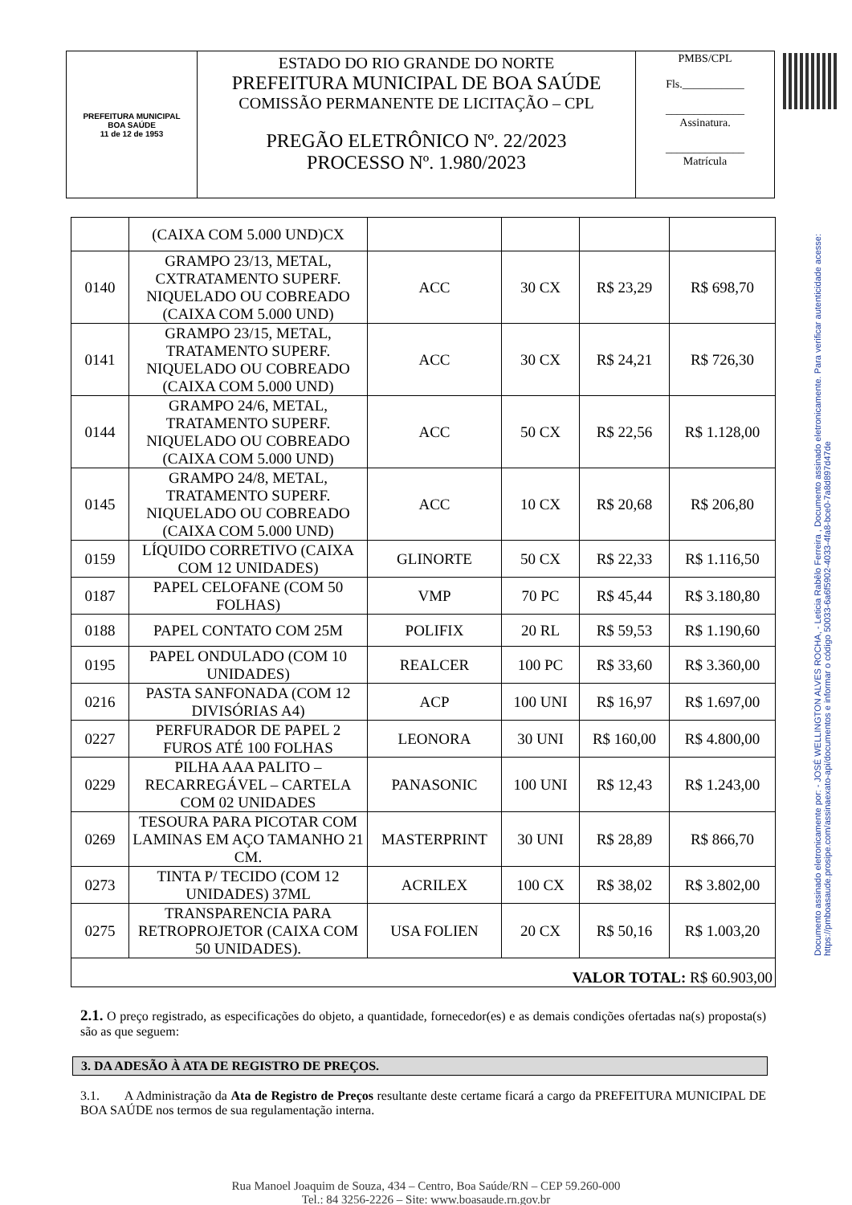| PREFEITURA MUNICIPAL BOA SAÚDE 11 de 12 de 1953 | ESTADO DO RIO GRANDE DO NORTE PREFEITURA MUNICIPAL DE BOA SAÚDE COMISSÃO PERMANENTE DE LICITAÇÃO – CPL PREGÃO ELETRÔNICO Nº. 22/2023 PROCESSO Nº. 1.980/2023 | PMBS/CPL Fls.___________ ______________ Assinatura. ______________ Matrícula |
Documento assinado eletronicamente por: - JOSÉ WELLINGTON ALVES ROCHA, - Leticia Rabêlo Ferreira , Documento assinado eletronicamente. Para verificar autenticidade acesse: https://pmboasaude.prosipe.com/assinaexato-api/documentos e informar o código 50033-6a6f5902-4033-4fa8-bce0-7a8d897d47de
| | (CAIXA COM 5.000 UND)CX | | | | |
| 0140 | GRAMPO 23/13, METAL, CXTRATAMENTO SUPERF. NIQUELADO OU COBREADO (CAIXA COM 5.000 UND) | ACC | 30 CX | R$ 23,29 | R$ 698,70 |
| 0141 | GRAMPO 23/15, METAL, TRATAMENTO SUPERF. NIQUELADO OU COBREADO (CAIXA COM 5.000 UND) | ACC | 30 CX | R$ 24,21 | R$ 726,30 |
| 0144 | GRAMPO 24/6, METAL, TRATAMENTO SUPERF. NIQUELADO OU COBREADO (CAIXA COM 5.000 UND) | ACC | 50 CX | R$ 22,56 | R$ 1.128,00 |
| 0145 | GRAMPO 24/8, METAL, TRATAMENTO SUPERF. NIQUELADO OU COBREADO (CAIXA COM 5.000 UND) | ACC | 10 CX | R$ 20,68 | R$ 206,80 |
| 0159 | LÍQUIDO CORRETIVO (CAIXA COM 12 UNIDADES) | GLINORTE | 50 CX | R$ 22,33 | R$ 1.116,50 |
| 0187 | PAPEL CELOFANE (COM 50 FOLHAS) | VMP | 70 PC | R$ 45,44 | R$ 3.180,80 |
| 0188 | PAPEL CONTATO COM 25M | POLIFIX | 20 RL | R$ 59,53 | R$ 1.190,60 |
| 0195 | PAPEL ONDULADO (COM 10 UNIDADES) | REALCER | 100 PC | R$ 33,60 | R$ 3.360,00 |
| 0216 | PASTA SANFONADA (COM 12 DIVISÓRIAS A4) | ACP | 100 UNI | R$ 16,97 | R$ 1.697,00 |
| 0227 | PERFURADOR DE PAPEL 2 FUROS ATÉ 100 FOLHAS | LEONORA | 30 UNI | R$ 160,00 | R$ 4.800,00 |
| 0229 | PILHA AAA PALITO – RECARREGÁVEL – CARTELA COM 02 UNIDADES | PANASONIC | 100 UNI | R$ 12,43 | R$ 1.243,00 |
| 0269 | TESOURA PARA PICOTAR COM LAMINAS EM AÇO TAMANHO 21 CM. | MASTERPRINT | 30 UNI | R$ 28,89 | R$ 866,70 |
| 0273 | TINTA P/ TECIDO (COM 12 UNIDADES) 37ML | ACRILEX | 100 CX | R$ 38,02 | R$ 3.802,00 |
| 0275 | TRANSPARENCIA PARA RETROPROJETOR (CAIXA COM 50 UNIDADES). | USA FOLIEN | 20 CX | R$ 50,16 | R$ 1.003,20 |
| VALOR TOTAL: R$ 60.903,00 | | | | | |
2.1. O preço registrado, as especificações do objeto, a quantidade, fornecedor(es) e as demais condições ofertadas na(s) proposta(s) são as que seguem:
3. DA ADESÃO À ATA DE REGISTRO DE PREÇOS.
3.1. A Administração da Ata de Registro de Preços resultante deste certame ficará a cargo da PREFEITURA MUNICIPAL DE BOA SAÚDE nos termos de sua regulamentação interna.
Rua Manoel Joaquim de Souza, 434 – Centro, Boa Saúde/RN – CEP 59.260-000
Tel.: 84 3256-2226 – Site: www.boasaude.rn.gov.br